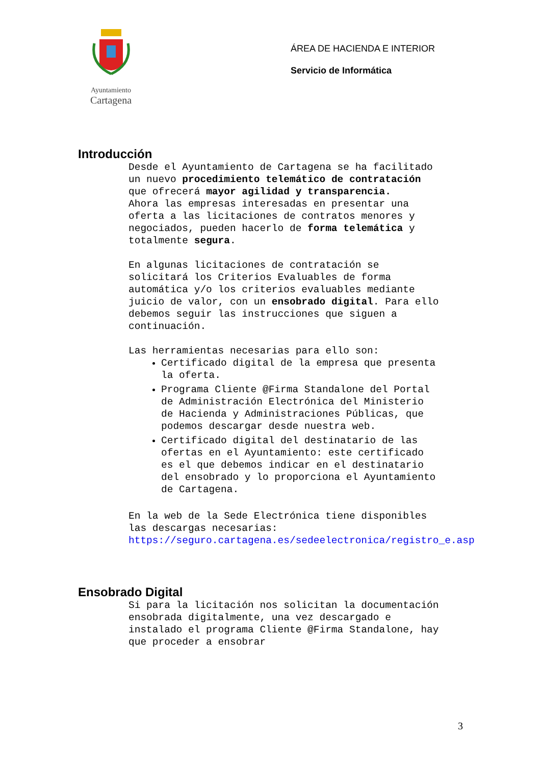Ayuntamiento
Cartagena
ÁREA DE HACIENDA E INTERIOR
Servicio de Informática
Introducción
Desde el Ayuntamiento de Cartagena se ha facilitado un nuevo procedimiento telemático de contratación que ofrecerá mayor agilidad y transparencia.
Ahora las empresas interesadas en presentar una oferta a las licitaciones de contratos menores y negociados, pueden hacerlo de forma telemática y totalmente segura.
En algunas licitaciones de contratación se solicitará los Criterios Evaluables de forma automática y/o los criterios evaluables mediante juicio de valor, con un ensobrado digital. Para ello debemos seguir las instrucciones que siguen a continuación.
Las herramientas necesarias para ello son:
Certificado digital de la empresa que presenta la oferta.
Programa Cliente @Firma Standalone del Portal de Administración Electrónica del Ministerio de Hacienda y Administraciones Públicas, que podemos descargar desde nuestra web.
Certificado digital del destinatario de las ofertas en el Ayuntamiento: este certificado es el que debemos indicar en el destinatario del ensobrado y lo proporciona el Ayuntamiento de Cartagena.
En la web de la Sede Electrónica tiene disponibles las descargas necesarias: https://seguro.cartagena.es/sedeelectronica/registro_e.asp
Ensobrado Digital
Si para la licitación nos solicitan la documentación ensobrada digitalmente, una vez descargado e instalado el programa Cliente @Firma Standalone, hay que proceder a ensobrar
3